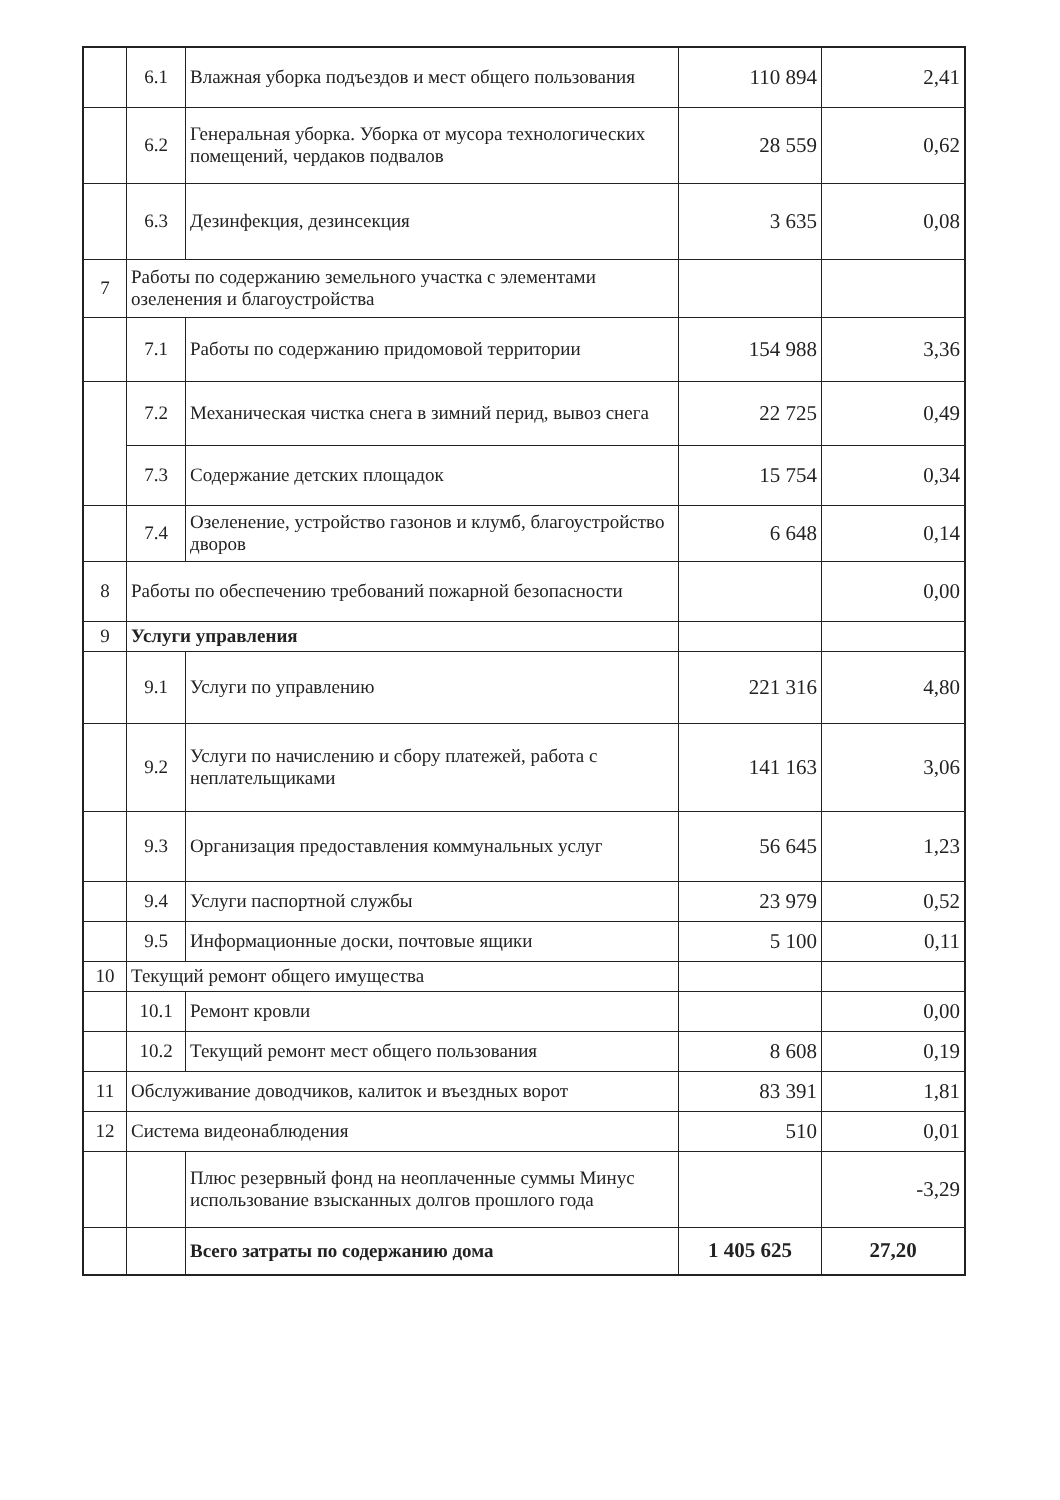| | 6.1 | Влажная уборка подъездов и мест общего пользования | 110 894 | 2,41 |
| | 6.2 | Генеральная уборка. Уборка от мусора технологических помещений, чердаков подвалов | 28 559 | 0,62 |
| | 6.3 | Дезинфекция, дезинсекция | 3 635 | 0,08 |
| 7 | Работы по содержанию земельного участка с элементами озеленения и благоустройства | | | |
| | 7.1 | Работы по содержанию придомовой территории | 154 988 | 3,36 |
| | 7.2 | Механическая чистка снега в зимний перид, вывоз снега | 22 725 | 0,49 |
| | 7.3 | Содержание детских площадок | 15 754 | 0,34 |
| | 7.4 | Озеленение, устройство газонов и клумб, благоустройство дворов | 6 648 | 0,14 |
| 8 | Работы по обеспечению требований пожарной безопасности | | | 0,00 |
| 9 | Услуги управления | | | |
| | 9.1 | Услуги по управлению | 221 316 | 4,80 |
| | 9.2 | Услуги по начислению и сбору платежей, работа с неплательщиками | 141 163 | 3,06 |
| | 9.3 | Организация предоставления коммунальных услуг | 56 645 | 1,23 |
| | 9.4 | Услуги паспортной службы | 23 979 | 0,52 |
| | 9.5 | Информационные доски, почтовые ящики | 5 100 | 0,11 |
| 10 | Текущий ремонт общего имущества | | | |
| | 10.1 | Ремонт кровли | | 0,00 |
| | 10.2 | Текущий ремонт мест общего пользования | 8 608 | 0,19 |
| 11 | Обслуживание доводчиков, калиток и въездных ворот | | 83 391 | 1,81 |
| 12 | Система видеонаблюдения | | 510 | 0,01 |
| | | Плюс резервный фонд на неоплаченные суммы Минус использование взысканных долгов прошлого года | | -3,29 |
| | | Всего затраты по содержанию дома | 1 405 625 | 27,20 |